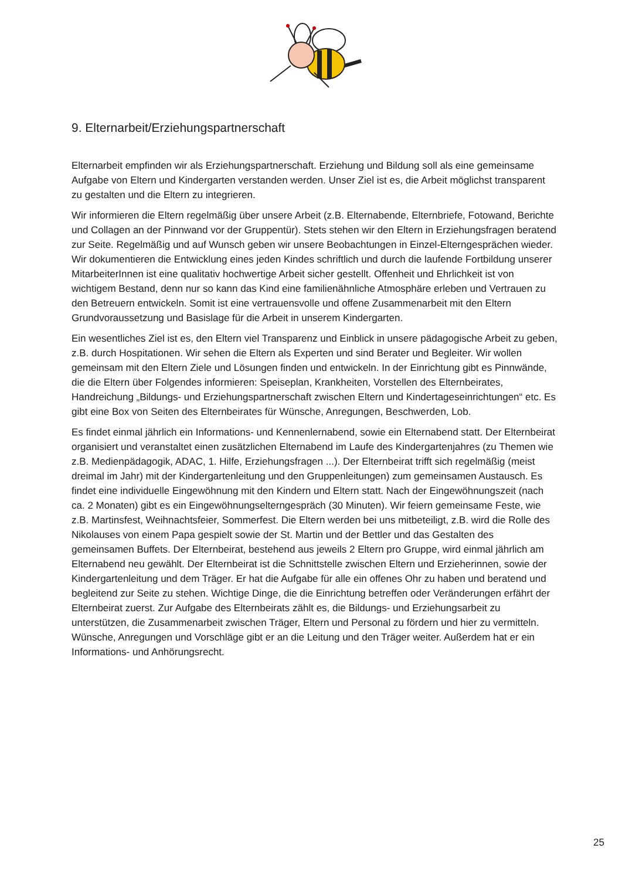9. Elternarbeit/Erziehungspartnerschaft
Elternarbeit empfinden wir als Erziehungspartnerschaft. Erziehung und Bildung soll als eine gemeinsame Aufgabe von Eltern und Kindergarten verstanden werden. Unser Ziel ist es, die Arbeit möglichst transparent zu gestalten und die Eltern zu integrieren.
Wir informieren die Eltern regelmäßig über unsere Arbeit (z.B. Elternabende, Elternbriefe, Fotowand, Berichte und Collagen an der Pinnwand vor der Gruppentür). Stets stehen wir den Eltern in Erziehungsfragen beratend zur Seite. Regelmäßig und auf Wunsch geben wir unsere Beobachtungen in Einzel-Elterngesprächen wieder. Wir dokumentieren die Entwicklung eines jeden Kindes schriftlich und durch die laufende Fortbildung unserer MitarbeiterInnen ist eine qualitativ hochwertige Arbeit sicher gestellt. Offenheit und Ehrlichkeit ist von wichtigem Bestand, denn nur so kann das Kind eine familienähnliche Atmosphäre erleben und Vertrauen zu den Betreuern entwickeln. Somit ist eine vertrauensvolle und offene Zusammenarbeit mit den Eltern Grundvoraussetzung und Basislage für die Arbeit in unserem Kindergarten.
Ein wesentliches Ziel ist es, den Eltern viel Transparenz und Einblick in unsere pädagogische Arbeit zu geben, z.B. durch Hospitationen. Wir sehen die Eltern als Experten und sind Berater und Begleiter. Wir wollen gemeinsam mit den Eltern Ziele und Lösungen finden und entwickeln. In der Einrichtung gibt es Pinnwände, die die Eltern über Folgendes informieren: Speiseplan, Krankheiten, Vorstellen des Elternbeirates, Handreichung „Bildungs- und Erziehungspartnerschaft zwischen Eltern und Kindertageseinrichtungen“ etc. Es gibt eine Box von Seiten des Elternbeirates für Wünsche, Anregungen, Beschwerden, Lob.
Es findet einmal jährlich ein Informations- und Kennenlernabend, sowie ein Elternabend statt. Der Elternbeirat organisiert und veranstaltet einen zusätzlichen Elternabend im Laufe des Kindergartenjahres (zu Themen wie z.B. Medienpädagogik, ADAC, 1. Hilfe, Erziehungsfragen ...). Der Elternbeirat trifft sich regelmäßig (meist dreimal im Jahr) mit der Kindergartenleitung und den Gruppenleitungen) zum gemeinsamen Austausch. Es findet eine individuelle Eingewöhnung mit den Kindern und Eltern statt. Nach der Eingewöhnungszeit (nach ca. 2 Monaten) gibt es ein Eingewöhnungselterngespräch (30 Minuten). Wir feiern gemeinsame Feste, wie z.B. Martinsfest, Weihnachtsfeier, Sommerfest. Die Eltern werden bei uns mitbeteiligt, z.B. wird die Rolle des Nikolauses von einem Papa gespielt sowie der St. Martin und der Bettler und das Gestalten des gemeinsamen Buffets. Der Elternbeirat, bestehend aus jeweils 2 Eltern pro Gruppe, wird einmal jährlich am Elternabend neu gewählt. Der Elternbeirat ist die Schnittstelle zwischen Eltern und Erzieherinnen, sowie der Kindergartenleitung und dem Träger. Er hat die Aufgabe für alle ein offenes Ohr zu haben und beratend und begleitend zur Seite zu stehen. Wichtige Dinge, die die Einrichtung betreffen oder Veränderungen erfährt der Elternbeirat zuerst. Zur Aufgabe des Elternbeirats zählt es, die Bildungs- und Erziehungsarbeit zu unterstützen, die Zusammenarbeit zwischen Träger, Eltern und Personal zu fördern und hier zu vermitteln. Wünsche, Anregungen und Vorschläge gibt er an die Leitung und den Träger weiter. Außerdem hat er ein Informations- und Anhörungsrecht.
25